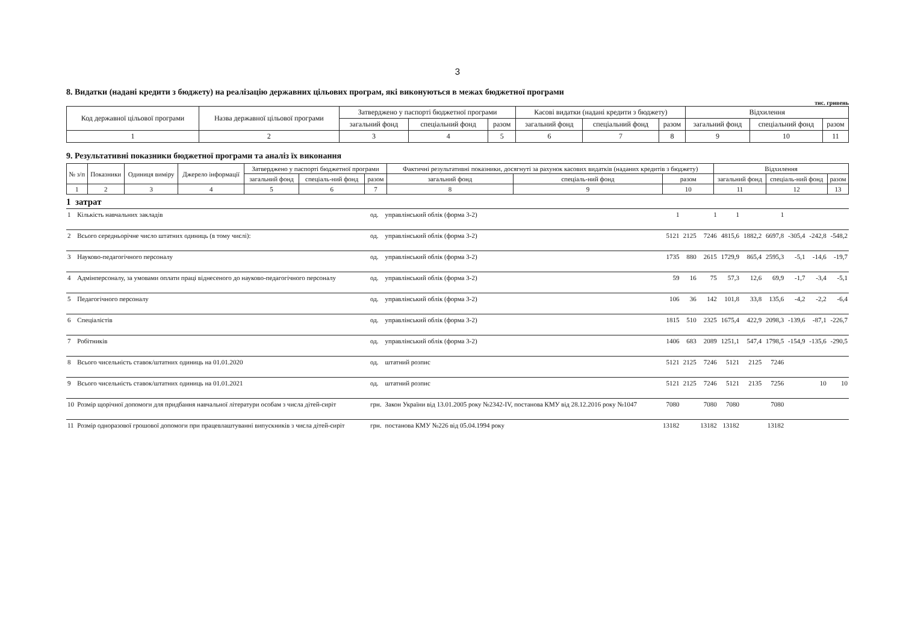3
8. Видатки (надані кредити з бюджету) на реалізацію державних цільових програм, які виконуються в межах бюджетної програми
тис. гривень
| Код державної цільової програми | Назва державної цільової програми | Затверджено у паспорті бюджетної програми | | | Касові видатки (надані кредити з бюджету) | | | Відхилення | | |
| --- | --- | --- | --- | --- | --- | --- | --- | --- | --- | --- |
| | | загальний фонд | спеціальний фонд | разом | загальний фонд | спеціальний фонд | разом | загальний фонд | спеціальний фонд | разом |
| 1 | 2 | 3 | 4 | 5 | 6 | 7 | 8 | 9 | 10 | 11 |
9. Результативні показники бюджетної програми та аналіз їх виконання
| № з/п | Показники | Одиниця виміру | Джерело інформації | Затверджено у паспорті бюджетної програми | | | Фактичні результативні показники, досягнуті за рахунок касових видатків (наданих кредитів з бюджету) | | | Відхилення | | |
| --- | --- | --- | --- | --- | --- | --- | --- | --- | --- | --- | --- | --- |
| | | | | загальний фонд | спеціаль-ний фонд | разом | загальний фонд | спеціаль-ний фонд | разом | загальний фонд | спеціаль-ний фонд | разом |
| 1 | 2 | 3 | 4 | 5 | 6 | 7 | 8 | 9 | 10 | 11 | 12 | 13 |
1 затрат
| 1 | Кількість навчальних закладів | од. | управлінський облік (форма 3-2) | 1 | | 1 | 1 | | 1 | | | |
| 2 | Всього середньорічне число штатних одиниць (в тому числі): | од. | управлінський облік (форма 3-2) | 5121 | 2125 | 7246 | 4815,6 | 1882,2 | 6697,8 | -305,4 | -242,8 | -548,2 |
| 3 | Науково-педагогічного персоналу | од. | управлінський облік (форма 3-2) | 1735 | 880 | 2615 | 1729,9 | 865,4 | 2595,3 | -5,1 | -14,6 | -19,7 |
| 4 | Адмінперсоналу, за умовами оплати праці віднесеного до науково-педагогічного персоналу | од. | управлінський облік (форма 3-2) | 59 | 16 | 75 | 57,3 | 12,6 | 69,9 | -1,7 | -3,4 | -5,1 |
| 5 | Педагогічного персоналу | од. | управлінський облік (форма 3-2) | 106 | 36 | 142 | 101,8 | 33,8 | 135,6 | -4,2 | -2,2 | -6,4 |
| 6 | Спеціалістів | од. | управлінський облік (форма 3-2) | 1815 | 510 | 2325 | 1675,4 | 422,9 | 2098,3 | -139,6 | -87,1 | -226,7 |
| 7 | Робітників | од. | управлінський облік (форма 3-2) | 1406 | 683 | 2089 | 1251,1 | 547,4 | 1798,5 | -154,9 | -135,6 | -290,5 |
| 8 | Всього чисельність ставок/штатних одиниць на 01.01.2020 | од. | штатний розпис | 5121 | 2125 | 7246 | 5121 | 2125 | 7246 | | | |
| 9 | Всього чисельність ставок/штатних одиниць на 01.01.2021 | од. | штатний розпис | 5121 | 2125 | 7246 | 5121 | 2135 | 7256 | | 10 | 10 |
| 10 | Розмір щорічної допомоги для придбання навчальної літератури особам з числа дітей-сиріт | грн. | Закон України від 13.01.2005 року №2342-IV, постанова КМУ від 28.12.2016 року №1047 | 7080 | | 7080 | 7080 | | 7080 | | | |
| 11 | Розмір одноразової грошової допомоги при працевлаштуванні випускників з числа дітей-сиріт | грн. | постанова КМУ №226 від 05.04.1994 року | 13182 | | 13182 | 13182 | | 13182 | | | |